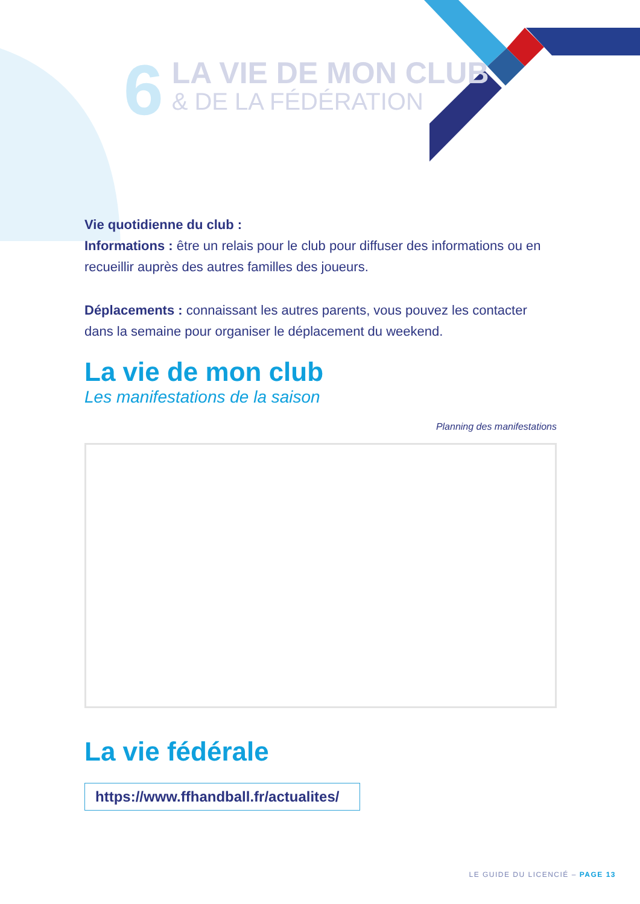6
LA VIE DE MON CLUB
& DE LA FÉDÉRATION
Vie quotidienne du club :
Informations : être un relais pour le club pour diffuser des informations ou en recueillir auprès des autres familles des joueurs.
Déplacements : connaissant les autres parents, vous pouvez les contacter dans la semaine pour organiser le déplacement du weekend.
La vie de mon club
Les manifestations de la saison
Planning des manifestations
La vie fédérale
https://www.ffhandball.fr/actualites/
LE GUIDE DU LICENCIÉ – PAGE 13